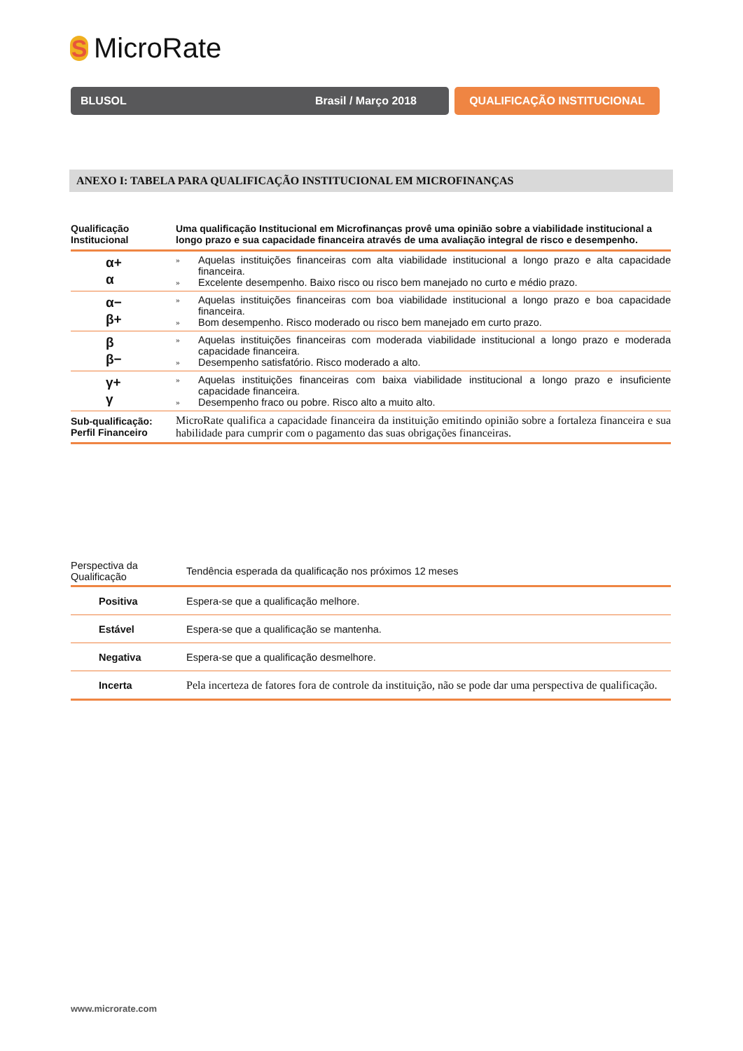S
MicroRate
BLUSOL Brasil / Março 2018 QUALIFICAÇÃO INSTITUCIONAL
ANEXO I: TABELA PARA QUALIFICAÇÃO INSTITUCIONAL EM MICROFINANÇAS
| Qualificação Institucional | Uma qualificação Institucional em Microfinanças provê uma opinião sobre a viabilidade institucional a longo prazo e sua capacidade financeira através de uma avaliação integral de risco e desempenho. |
| --- | --- |
| α+ α | » Aquelas instituições financeiras com alta viabilidade institucional a longo prazo e alta capacidade financeira. » Excelente desempenho. Baixo risco ou risco bem manejado no curto e médio prazo. |
| α− β+ | » Aquelas instituições financeiras com boa viabilidade institucional a longo prazo e boa capacidade financeira. » Bom desempenho. Risco moderado ou risco bem manejado em curto prazo. |
| β β− | » Aquelas instituições financeiras com moderada viabilidade institucional a longo prazo e moderada capacidade financeira. » Desempenho satisfatório. Risco moderado a alto. |
| γ+ γ | » Aquelas instituições financeiras com baixa viabilidade institucional a longo prazo e insuficiente capacidade financeira. » Desempenho fraco ou pobre. Risco alto a muito alto. |
| Sub-qualificação: Perfil Financeiro | MicroRate qualifica a capacidade financeira da instituição emitindo opinião sobre a fortaleza financeira e sua habilidade para cumprir com o pagamento das suas obrigações financeiras. |
| Perspectiva da Qualificação | Tendência esperada da qualificação nos próximos 12 meses |
| Positiva | Espera-se que a qualificação melhore. |
| Estável | Espera-se que a qualificação se mantenha. |
| Negativa | Espera-se que a qualificação desmelhore. |
| Incerta | Pela incerteza de fatores fora de controle da instituição, não se pode dar uma perspectiva de qualificação. |
www.microrate.com